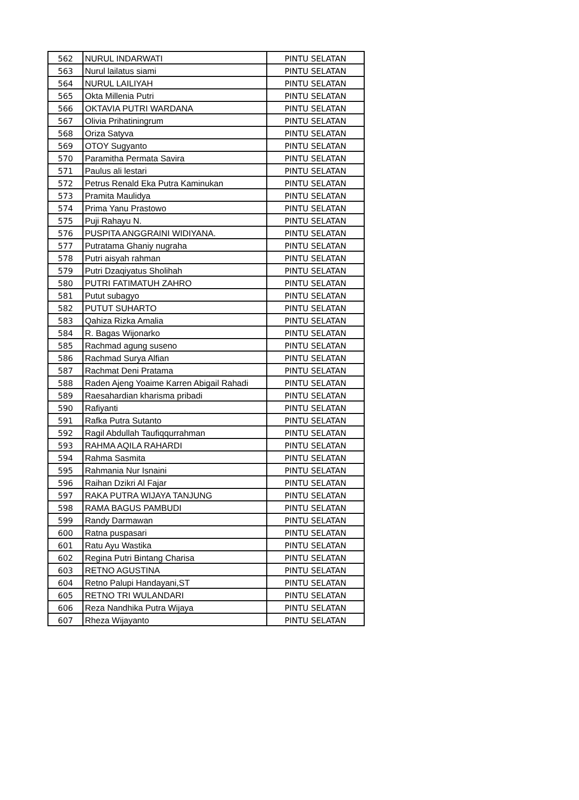| 562 | NURUL INDARWATI | PINTU SELATAN |
| 563 | Nurul lailatus siami | PINTU SELATAN |
| 564 | NURUL LAILIYAH | PINTU SELATAN |
| 565 | Okta Millenia Putri | PINTU SELATAN |
| 566 | OKTAVIA PUTRI WARDANA | PINTU SELATAN |
| 567 | Olivia Prihatiningrum | PINTU SELATAN |
| 568 | Oriza Satyva | PINTU SELATAN |
| 569 | OTOY Sugyanto | PINTU SELATAN |
| 570 | Paramitha Permata Savira | PINTU SELATAN |
| 571 | Paulus ali lestari | PINTU SELATAN |
| 572 | Petrus Renald Eka Putra Kaminukan | PINTU SELATAN |
| 573 | Pramita Maulidya | PINTU SELATAN |
| 574 | Prima Yanu Prastowo | PINTU SELATAN |
| 575 | Puji Rahayu N. | PINTU SELATAN |
| 576 | PUSPITA ANGGRAINI WIDIYANA. | PINTU SELATAN |
| 577 | Putratama Ghaniy nugraha | PINTU SELATAN |
| 578 | Putri aisyah rahman | PINTU SELATAN |
| 579 | Putri Dzaqiyatus Sholihah | PINTU SELATAN |
| 580 | PUTRI FATIMATUH ZAHRO | PINTU SELATAN |
| 581 | Putut subagyo | PINTU SELATAN |
| 582 | PUTUT SUHARTO | PINTU SELATAN |
| 583 | Qahiza Rizka Amalia | PINTU SELATAN |
| 584 | R. Bagas Wijonarko | PINTU SELATAN |
| 585 | Rachmad agung suseno | PINTU SELATAN |
| 586 | Rachmad Surya Alfian | PINTU SELATAN |
| 587 | Rachmat Deni Pratama | PINTU SELATAN |
| 588 | Raden Ajeng Yoaime Karren Abigail Rahadi | PINTU SELATAN |
| 589 | Raesahardian kharisma pribadi | PINTU SELATAN |
| 590 | Rafiyanti | PINTU SELATAN |
| 591 | Rafka Putra Sutanto | PINTU SELATAN |
| 592 | Ragil Abdullah Taufiqqurrahman | PINTU SELATAN |
| 593 | RAHMA AQILA RAHARDI | PINTU SELATAN |
| 594 | Rahma Sasmita | PINTU SELATAN |
| 595 | Rahmania Nur Isnaini | PINTU SELATAN |
| 596 | Raihan Dzikri Al Fajar | PINTU SELATAN |
| 597 | RAKA PUTRA WIJAYA TANJUNG | PINTU SELATAN |
| 598 | RAMA BAGUS PAMBUDI | PINTU SELATAN |
| 599 | Randy Darmawan | PINTU SELATAN |
| 600 | Ratna puspasari | PINTU SELATAN |
| 601 | Ratu Ayu Wastika | PINTU SELATAN |
| 602 | Regina Putri Bintang Charisa | PINTU SELATAN |
| 603 | RETNO AGUSTINA | PINTU SELATAN |
| 604 | Retno Palupi Handayani,ST | PINTU SELATAN |
| 605 | RETNO TRI WULANDARI | PINTU SELATAN |
| 606 | Reza Nandhika Putra Wijaya | PINTU SELATAN |
| 607 | Rheza Wijayanto | PINTU SELATAN |